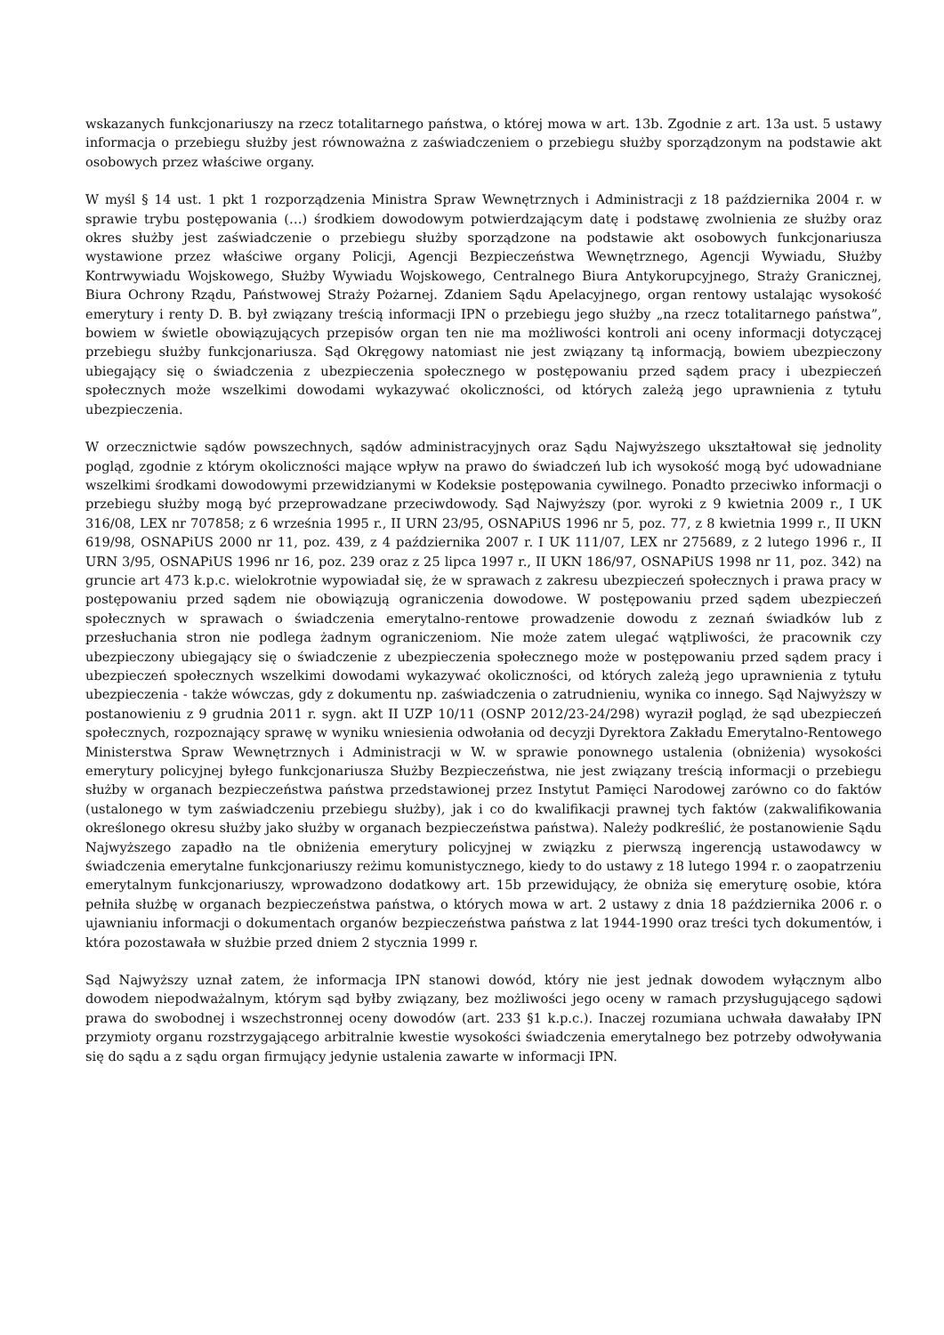wskazanych funkcjonariuszy na rzecz totalitarnego państwa, o której mowa w art. 13b. Zgodnie z art. 13a ust. 5 ustawy informacja o przebiegu służby jest równoważna z zaświadczeniem o przebiegu służby sporządzonym na podstawie akt osobowych przez właściwe organy.
W myśl § 14 ust. 1 pkt 1 rozporządzenia Ministra Spraw Wewnętrznych i Administracji z 18 października 2004 r. w sprawie trybu postępowania (…) środkiem dowodowym potwierdzającym datę i podstawę zwolnienia ze służby oraz okres służby jest zaświadczenie o przebiegu służby sporządzone na podstawie akt osobowych funkcjonariusza wystawione przez właściwe organy Policji, Agencji Bezpieczeństwa Wewnętrznego, Agencji Wywiadu, Służby Kontrwywiadu Wojskowego, Służby Wywiadu Wojskowego, Centralnego Biura Antykorupcyjnego, Straży Granicznej, Biura Ochrony Rządu, Państwowej Straży Pożarnej. Zdaniem Sądu Apelacyjnego, organ rentowy ustalając wysokość emerytury i renty D. B. był związany treścią informacji IPN o przebiegu jego służby „na rzecz totalitarnego państwa”, bowiem w świetle obowiązujących przepisów organ ten nie ma możliwości kontroli ani oceny informacji dotyczącej przebiegu służby funkcjonariusza. Sąd Okręgowy natomiast nie jest związany tą informacją, bowiem ubezpieczony ubiegający się o świadczenia z ubezpieczenia społecznego w postępowaniu przed sądem pracy i ubezpieczeń społecznych może wszelkimi dowodami wykazywać okoliczności, od których zależą jego uprawnienia z tytułu ubezpieczenia.
W orzecznictwie sądów powszechnych, sądów administracyjnych oraz Sądu Najwyższego ukształtował się jednolity pogląd, zgodnie z którym okoliczności mające wpływ na prawo do świadczeń lub ich wysokość mogą być udowadniane wszelkimi środkami dowodowymi przewidzianymi w Kodeksie postępowania cywilnego. Ponadto przeciwko informacji o przebiegu służby mogą być przeprowadzane przeciwdowody. Sąd Najwyższy (por. wyroki z 9 kwietnia 2009 r., I UK 316/08, LEX nr 707858; z 6 września 1995 r., II URN 23/95, OSNAPiUS 1996 nr 5, poz. 77, z 8 kwietnia 1999 r., II UKN 619/98, OSNAPiUS 2000 nr 11, poz. 439, z 4 października 2007 r. I UK 111/07, LEX nr 275689, z 2 lutego 1996 r., II URN 3/95, OSNAPiUS 1996 nr 16, poz. 239 oraz z 25 lipca 1997 r., II UKN 186/97, OSNAPiUS 1998 nr 11, poz. 342) na gruncie art 473 k.p.c. wielokrotnie wypowiadał się, że w sprawach z zakresu ubezpieczeń społecznych i prawa pracy w postępowaniu przed sądem nie obowiązują ograniczenia dowodowe. W postępowaniu przed sądem ubezpieczeń społecznych w sprawach o świadczenia emerytalno-rentowe prowadzenie dowodu z zeznań świadków lub z przesłuchania stron nie podlega żadnym ograniczeniom. Nie może zatem ulegać wątpliwości, że pracownik czy ubezpieczony ubiegający się o świadczenie z ubezpieczenia społecznego może w postępowaniu przed sądem pracy i ubezpieczeń społecznych wszelkimi dowodami wykazywać okoliczności, od których zależą jego uprawnienia z tytułu ubezpieczenia - także wówczas, gdy z dokumentu np. zaświadczenia o zatrudnieniu, wynika co innego. Sąd Najwyższy w postanowieniu z 9 grudnia 2011 r. sygn. akt II UZP 10/11 (OSNP 2012/23-24/298) wyraził pogląd, że sąd ubezpieczeń społecznych, rozpoznający sprawę w wyniku wniesienia odwołania od decyzji Dyrektora Zakładu Emerytalno-Rentowego Ministerstwa Spraw Wewnętrznych i Administracji w W. w sprawie ponownego ustalenia (obniżenia) wysokości emerytury policyjnej byłego funkcjonariusza Służby Bezpieczeństwa, nie jest związany treścią informacji o przebiegu służby w organach bezpieczeństwa państwa przedstawionej przez Instytut Pamięci Narodowej zarówno co do faktów (ustalonego w tym zaświadczeniu przebiegu służby), jak i co do kwalifikacji prawnej tych faktów (zakwalifikowania określonego okresu służby jako służby w organach bezpieczeństwa państwa). Należy podkreślić, że postanowienie Sądu Najwyższego zapadło na tle obniżenia emerytury policyjnej w związku z pierwszą ingerencją ustawodawcy w świadczenia emerytalne funkcjonariuszy reżimu komunistycznego, kiedy to do ustawy z 18 lutego 1994 r. o zaopatrzeniu emerytalnym funkcjonariuszy, wprowadzono dodatkowy art. 15b przewidujący, że obniża się emeryturę osobie, która pełniła służbę w organach bezpieczeństwa państwa, o których mowa w art. 2 ustawy z dnia 18 października 2006 r. o ujawnianiu informacji o dokumentach organów bezpieczeństwa państwa z lat 1944-1990 oraz treści tych dokumentów, i która pozostawała w służbie przed dniem 2 stycznia 1999 r.
Sąd Najwyższy uznał zatem, że informacja IPN stanowi dowód, który nie jest jednak dowodem wyłącznym albo dowodem niepodważalnym, którym sąd byłby związany, bez możliwości jego oceny w ramach przysługującego sądowi prawa do swobodnej i wszechstronnej oceny dowodów (art. 233 §1 k.p.c.). Inaczej rozumiana uchwała dawałaby IPN przymioty organu rozstrzygającego arbitralnie kwestie wysokości świadczenia emerytalnego bez potrzeby odwoływania się do sądu a z sądu organ firmujący jedynie ustalenia zawarte w informacji IPN.